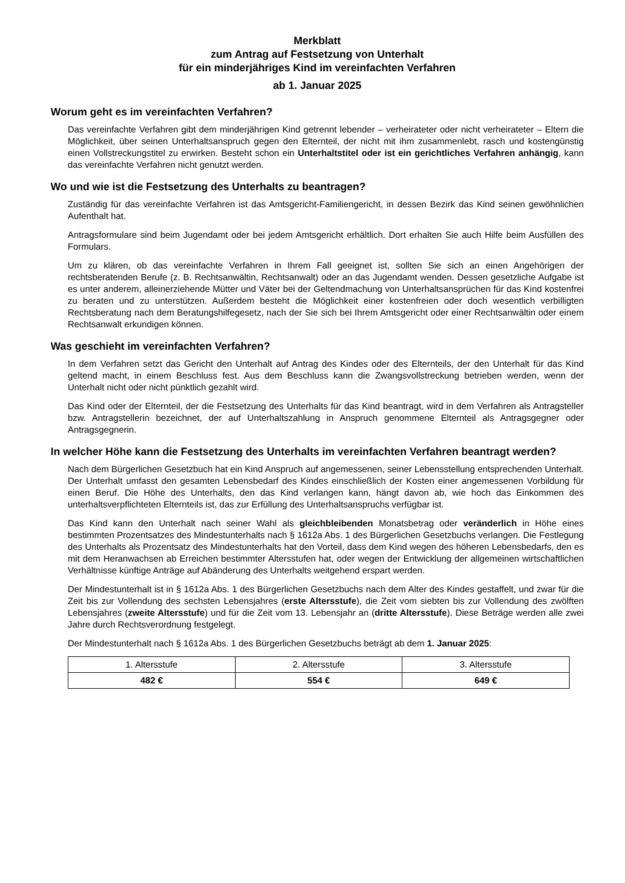Merkblatt
zum Antrag auf Festsetzung von Unterhalt
für ein minderjähriges Kind im vereinfachten Verfahren
ab 1. Januar 2025
Worum geht es im vereinfachten Verfahren?
Das vereinfachte Verfahren gibt dem minderjährigen Kind getrennt lebender – verheirateter oder nicht verheirateter – Eltern die Möglichkeit, über seinen Unterhaltsanspruch gegen den Elternteil, der nicht mit ihm zusammenlebt, rasch und kostengünstig einen Vollstreckungstitel zu erwirken. Besteht schon ein Unterhaltstitel oder ist ein gerichtliches Verfahren anhängig, kann das vereinfachte Verfahren nicht genutzt werden.
Wo und wie ist die Festsetzung des Unterhalts zu beantragen?
Zuständig für das vereinfachte Verfahren ist das Amtsgericht-Familiengericht, in dessen Bezirk das Kind seinen gewöhnlichen Aufenthalt hat.
Antragsformulare sind beim Jugendamt oder bei jedem Amtsgericht erhältlich. Dort erhalten Sie auch Hilfe beim Ausfüllen des Formulars.
Um zu klären, ob das vereinfachte Verfahren in Ihrem Fall geeignet ist, sollten Sie sich an einen Angehörigen der rechtsberatenden Berufe (z. B. Rechtsanwältin, Rechtsanwalt) oder an das Jugendamt wenden. Dessen gesetzliche Aufgabe ist es unter anderem, alleinerziehende Mütter und Väter bei der Geltendmachung von Unterhaltsansprüchen für das Kind kostenfrei zu beraten und zu unterstützen. Außerdem besteht die Möglichkeit einer kostenfreien oder doch wesentlich verbilligten Rechtsberatung nach dem Beratungshilfegesetz, nach der Sie sich bei Ihrem Amtsgericht oder einer Rechtsanwältin oder einem Rechtsanwalt erkundigen können.
Was geschieht im vereinfachten Verfahren?
In dem Verfahren setzt das Gericht den Unterhalt auf Antrag des Kindes oder des Elternteils, der den Unterhalt für das Kind geltend macht, in einem Beschluss fest. Aus dem Beschluss kann die Zwangsvollstreckung betrieben werden, wenn der Unterhalt nicht oder nicht pünktlich gezahlt wird.
Das Kind oder der Elternteil, der die Festsetzung des Unterhalts für das Kind beantragt, wird in dem Verfahren als Antragsteller bzw. Antragstellerin bezeichnet, der auf Unterhaltszahlung in Anspruch genommene Elternteil als Antragsgegner oder Antragsgegnerin.
In welcher Höhe kann die Festsetzung des Unterhalts im vereinfachten Verfahren beantragt werden?
Nach dem Bürgerlichen Gesetzbuch hat ein Kind Anspruch auf angemessenen, seiner Lebensstellung entsprechenden Unterhalt. Der Unterhalt umfasst den gesamten Lebensbedarf des Kindes einschließlich der Kosten einer angemessenen Vorbildung für einen Beruf. Die Höhe des Unterhalts, den das Kind verlangen kann, hängt davon ab, wie hoch das Einkommen des unterhaltsverpflichteten Elternteils ist, das zur Erfüllung des Unterhaltsanspruchs verfügbar ist.
Das Kind kann den Unterhalt nach seiner Wahl als gleichbleibenden Monatsbetrag oder veränderlich in Höhe eines bestimmten Prozentsatzes des Mindestunterhalts nach § 1612a Abs. 1 des Bürgerlichen Gesetzbuchs verlangen. Die Festlegung des Unterhalts als Prozentsatz des Mindestunterhalts hat den Vorteil, dass dem Kind wegen des höheren Lebensbedarfs, den es mit dem Heranwachsen ab Erreichen bestimmter Altersstufen hat, oder wegen der Entwicklung der allgemeinen wirtschaftlichen Verhältnisse künftige Anträge auf Abänderung des Unterhalts weitgehend erspart werden.
Der Mindestunterhalt ist in § 1612a Abs. 1 des Bürgerlichen Gesetzbuchs nach dem Alter des Kindes gestaffelt, und zwar für die Zeit bis zur Vollendung des sechsten Lebensjahres (erste Altersstufe), die Zeit vom siebten bis zur Vollendung des zwölften Lebensjahres (zweite Altersstufe) und für die Zeit vom 13. Lebensjahr an (dritte Altersstufe). Diese Beträge werden alle zwei Jahre durch Rechtsverordnung festgelegt.
Der Mindestunterhalt nach § 1612a Abs. 1 des Bürgerlichen Gesetzbuchs beträgt ab dem 1. Januar 2025:
| 1. Altersstufe | 2. Altersstufe | 3. Altersstufe |
| 482 € | 554 € | 649 € |